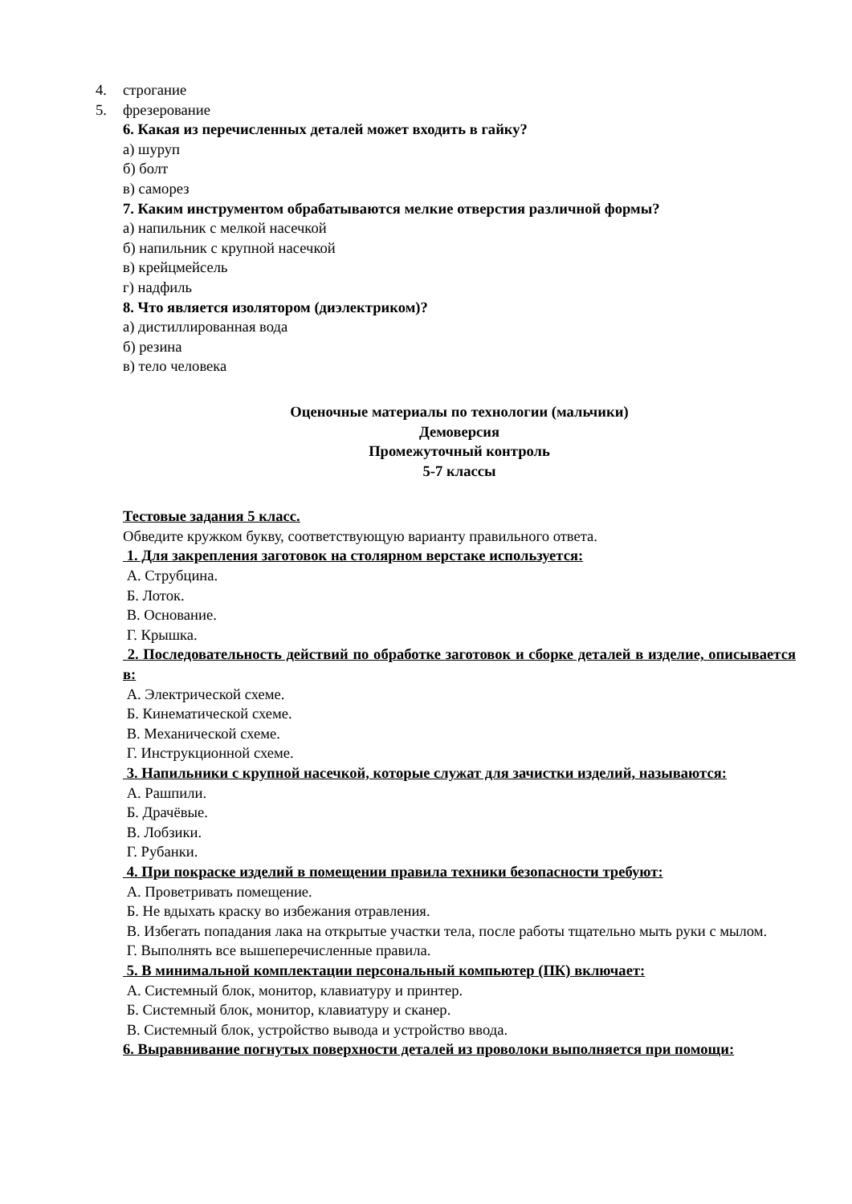4. строгание
5. фрезерование
6. Какая из перечисленных деталей может входить в гайку?
а) шуруп
б) болт
в) саморез
7. Каким инструментом обрабатываются мелкие отверстия различной формы?
а) напильник с мелкой насечкой
б) напильник с крупной насечкой
в) крейцмейсель
г) надфиль
8. Что является изолятором (диэлектриком)?
а) дистиллированная вода
б) резина
в) тело человека
Оценочные материалы по технологии (мальчики)
Демоверсия
Промежуточный контроль
5-7 классы
Тестовые задания 5 класс.
Обведите кружком букву, соответствующую варианту правильного ответа.
1. Для закрепления заготовок на столярном верстаке используется:
А. Струбцина.
Б. Лоток.
В. Основание.
Г. Крышка.
2. Последовательность действий по обработке заготовок и сборке деталей в изделие, описывается в:
А. Электрической схеме.
Б. Кинематической схеме.
В. Механической схеме.
Г. Инструкционной схеме.
3. Напильники с крупной насечкой, которые служат для зачистки изделий, называются:
А. Рашпили.
Б. Драчёвые.
В. Лобзики.
Г. Рубанки.
4. При покраске изделий в помещении правила техники безопасности требуют:
А. Проветривать помещение.
Б. Не вдыхать краску во избежания отравления.
В. Избегать попадания лака на открытые участки тела, после работы тщательно мыть руки с мылом.
Г. Выполнять все вышеперечисленные правила.
5. В минимальной комплектации персональный компьютер (ПК) включает:
А. Системный блок, монитор, клавиатуру и принтер.
Б. Системный блок, монитор, клавиатуру и сканер.
В. Системный блок, устройство вывода и устройство ввода.
6. Выравнивание погнутых поверхности деталей из проволоки выполняется при помощи: